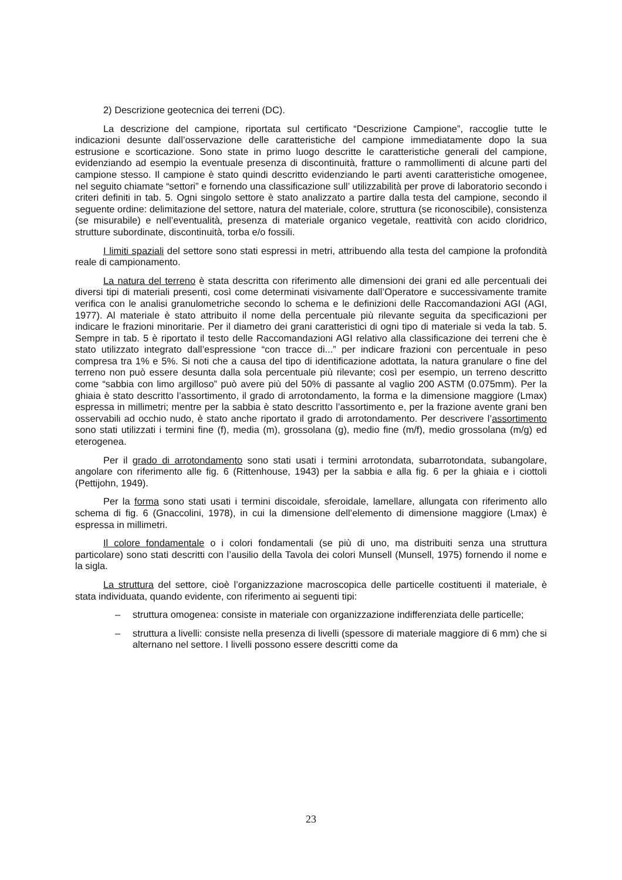2) Descrizione geotecnica dei terreni (DC).
La descrizione del campione, riportata sul certificato “Descrizione Campione”, raccoglie tutte le indicazioni desunte dall’osservazione delle caratteristiche del campione immediatamente dopo la sua estrusione e scorticazione. Sono state in primo luogo descritte le caratteristiche generali del campione, evidenziando ad esempio la eventuale presenza di discontinuità, fratture o rammollimenti di alcune parti del campione stesso. Il campione è stato quindi descritto evidenziando le parti aventi caratteristiche omogenee, nel seguito chiamate “settori” e fornendo una classificazione sull’ utilizzabilità per prove di laboratorio secondo i criteri definiti in tab. 5. Ogni singolo settore è stato analizzato a partire dalla testa del campione, secondo il seguente ordine: delimitazione del settore, natura del materiale, colore, struttura (se riconoscibile), consistenza (se misurabile) e nell’eventualità, presenza di materiale organico vegetale, reattività con acido cloridrico, strutture subordinate, discontinuità, torba e/o fossili.
I limiti spaziali del settore sono stati espressi in metri, attribuendo alla testa del campione la profondità reale di campionamento.
La natura del terreno è stata descritta con riferimento alle dimensioni dei grani ed alle percentuali dei diversi tipi di materiali presenti, così come determinati visivamente dall’Operatore e successivamente tramite verifica con le analisi granulometriche secondo lo schema e le definizioni delle Raccomandazioni AGI (AGI, 1977). Al materiale è stato attribuito il nome della percentuale più rilevante seguita da specificazioni per indicare le frazioni minoritarie. Per il diametro dei grani caratteristici di ogni tipo di materiale si veda la tab. 5. Sempre in tab. 5 è riportato il testo delle Raccomandazioni AGI relativo alla classificazione dei terreni che è stato utilizzato integrato dall’espressione “con tracce di...” per indicare frazioni con percentuale in peso compresa tra 1% e 5%. Si noti che a causa del tipo di identificazione adottata, la natura granulare o fine del terreno non può essere desunta dalla sola percentuale più rilevante; così per esempio, un terreno descritto come “sabbia con limo argilloso” può avere più del 50% di passante al vaglio 200 ASTM (0.075mm). Per la ghiaia è stato descritto l’assortimento, il grado di arrotondamento, la forma e la dimensione maggiore (Lmax) espressa in millimetri; mentre per la sabbia è stato descritto l’assortimento e, per la frazione avente grani ben osservabili ad occhio nudo, è stato anche riportato il grado di arrotondamento. Per descrivere l’assortimento sono stati utilizzati i termini fine (f), media (m), grossolana (g), medio fine (m/f), medio grossolana (m/g) ed eterogenea.
Per il grado di arrotondamento sono stati usati i termini arrotondata, subarrotondata, subangolare, angolare con riferimento alle fig. 6 (Rittenhouse, 1943) per la sabbia e alla fig. 6 per la ghiaia e i ciottoli (Pettijohn, 1949).
Per la forma sono stati usati i termini discoidale, sferoidale, lamellare, allungata con riferimento allo schema di fig. 6 (Gnaccolini, 1978), in cui la dimensione dell’elemento di dimensione maggiore (Lmax) è espressa in millimetri.
Il colore fondamentale o i colori fondamentali (se più di uno, ma distribuiti senza una struttura particolare) sono stati descritti con l’ausilio della Tavola dei colori Munsell (Munsell, 1975) fornendo il nome e la sigla.
La struttura del settore, cioè l’organizzazione macroscopica delle particelle costituenti il materiale, è stata individuata, quando evidente, con riferimento ai seguenti tipi:
– struttura omogenea: consiste in materiale con organizzazione indifferenziata delle particelle;
– struttura a livelli: consiste nella presenza di livelli (spessore di materiale maggiore di 6 mm) che si alternano nel settore. I livelli possono essere descritti come da
23